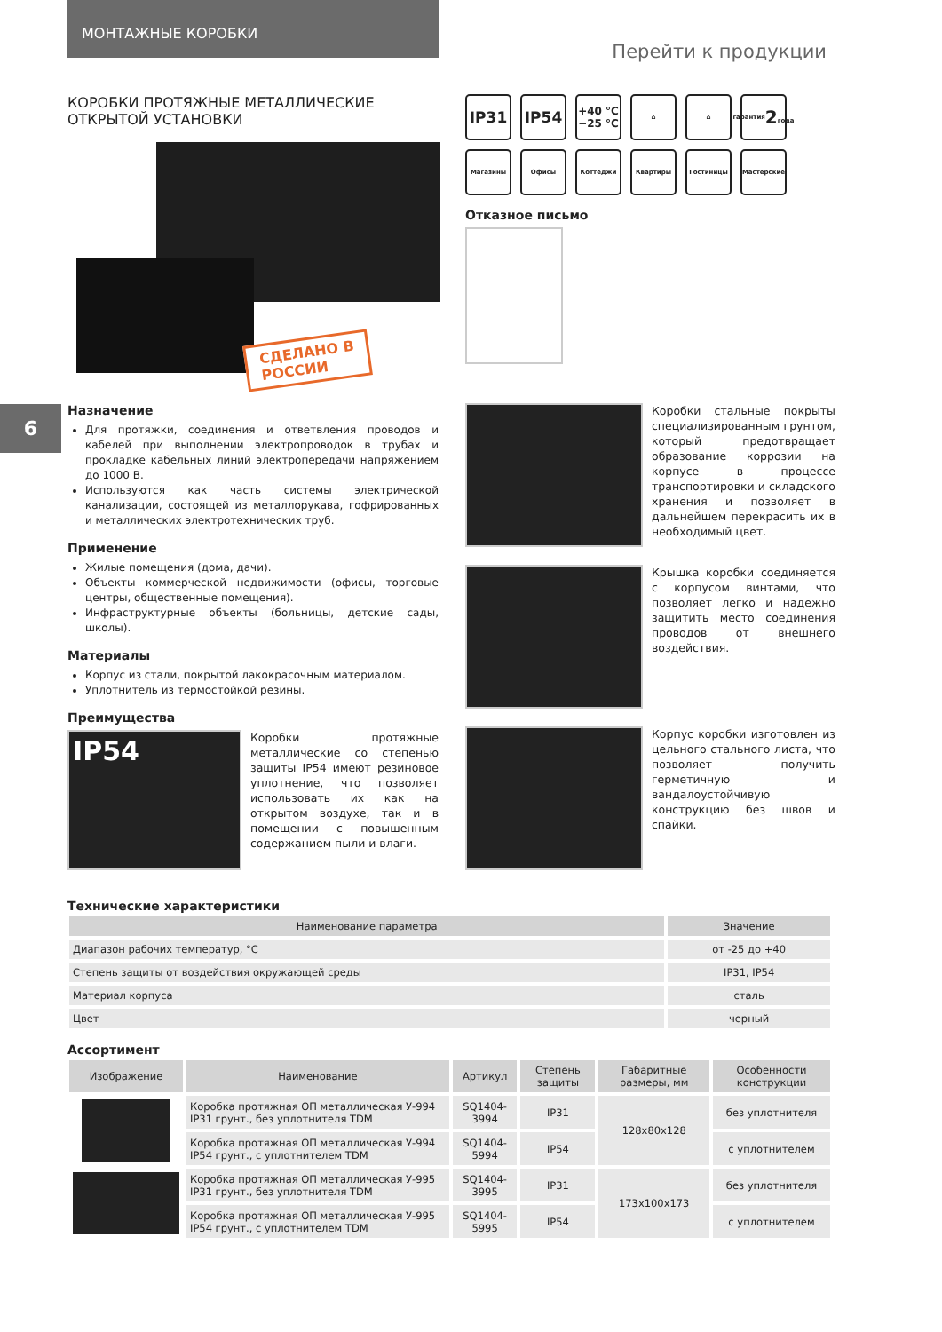МОНТАЖНЫЕ КОРОБКИ
Перейти к продукции
6
КОРОБКИ ПРОТЯЖНЫЕ МЕТАЛЛИЧЕСКИЕ
ОТКРЫТОЙ УСТАНОВКИ
СДЕЛАНО В
РОССИИ
Назначение
Для протяжки, соединения и ответвления проводов и кабелей при выполнении электропроводок в трубах и прокладке кабельных линий электропередачи напряжением до 1000 В.
Используются как часть системы электрической канализации, состоящей из металлорукава, гофрированных и металлических электротехнических труб.
Применение
Жилые помещения (дома, дачи).
Объекты коммерческой недвижимости (офисы, торговые центры, общественные помещения).
Инфраструктурные объекты (больницы, детские сады, школы).
Материалы
Корпус из стали, покрытой лакокрасочным материалом.
Уплотнитель из термостойкой резины.
Преимущества
IP54
Коробки протяжные металлические со степенью защиты IP54 имеют резиновое уплотнение, что позволяет использовать их как на открытом воздухе, так и в помещении с повышенным содержанием пыли и влаги.
IP31
IP54
+40 °C
−25 °C
⌂
⌂
гарантия
2
года
Магазины
Офисы
Коттеджи
Квартиры
Гостиницы
Мастерские
Отказное письмо
Коробки стальные покрыты специализированным грунтом, который предотвращает образование коррозии на корпусе в процессе транспортировки и складского хранения и позволяет в дальнейшем перекрасить их в необходимый цвет.
Крышка коробки соединяется с корпусом винтами, что позволяет легко и надежно защитить место соединения проводов от внешнего воздействия.
Корпус коробки изготовлен из цельного стального листа, что позволяет получить герметичную и вандалоустойчивую конструкцию без швов и спайки.
Технические характеристики
| Наименование параметра | Значение |
| --- | --- |
| Диапазон рабочих температур, °C | от -25 до +40 |
| Степень защиты от воздействия окружающей среды | IP31, IP54 |
| Материал корпуса | сталь |
| Цвет | черный |
Ассортимент
| Изображение | Наименование | Артикул | Степень защиты | Габаритные размеры, мм | Особенности конструкции |
| --- | --- | --- | --- | --- | --- |
| | Коробка протяжная ОП металлическая У-994 IP31 грунт., без уплотнителя TDM | SQ1404-3994 | IP31 | 128x80x128 | без уплотнителя |
| | Коробка протяжная ОП металлическая У-994 IP54 грунт., с уплотнителем TDM | SQ1404-5994 | IP54 | | с уплотнителем |
| | Коробка протяжная ОП металлическая У-995 IP31 грунт., без уплотнителя TDM | SQ1404-3995 | IP31 | 173x100x173 | без уплотнителя |
| | Коробка протяжная ОП металлическая У-995 IP54 грунт., с уплотнителем TDM | SQ1404-5995 | IP54 | | с уплотнителем |